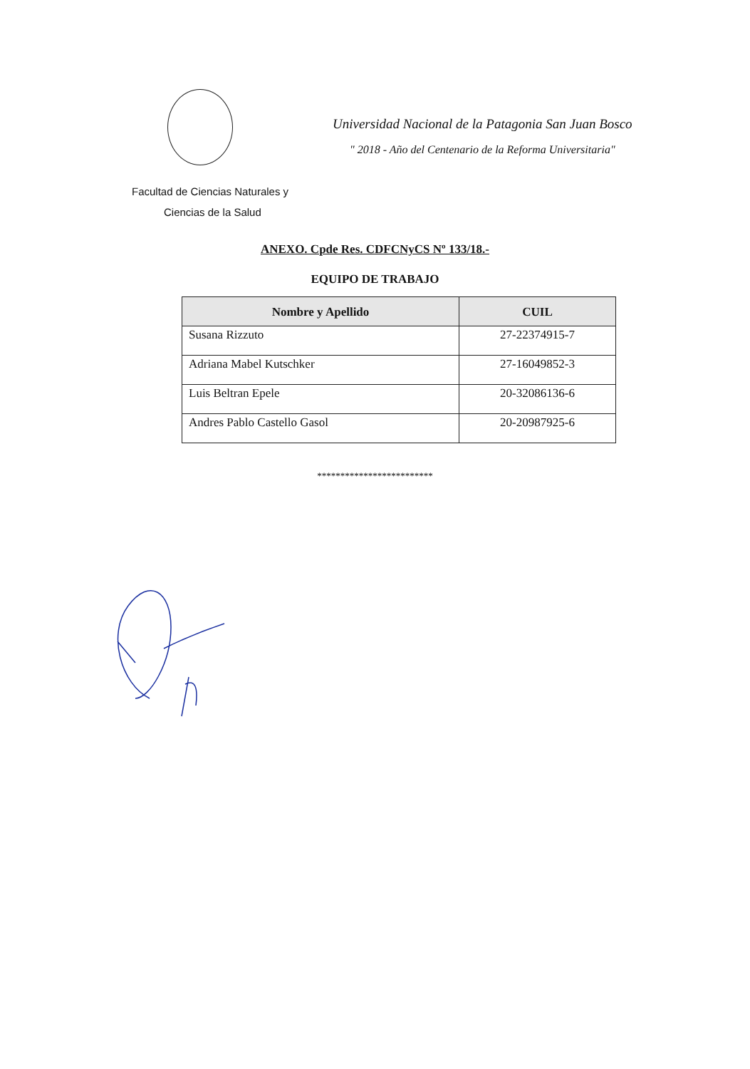Universidad Nacional de la Patagonia San Juan Bosco
" 2018 - Año del Centenario de la Reforma Universitaria"
Facultad de Ciencias Naturales y
Ciencias de la Salud
ANEXO. Cpde Res. CDFCNyCS Nº 133/18.-
EQUIPO DE TRABAJO
| Nombre y Apellido | CUIL |
| --- | --- |
| Susana Rizzuto | 27-22374915-7 |
| Adriana Mabel Kutschker | 27-16049852-3 |
| Luis Beltran Epele | 20-32086136-6 |
| Andres Pablo Castello Gasol | 20-20987925-6 |
*************************